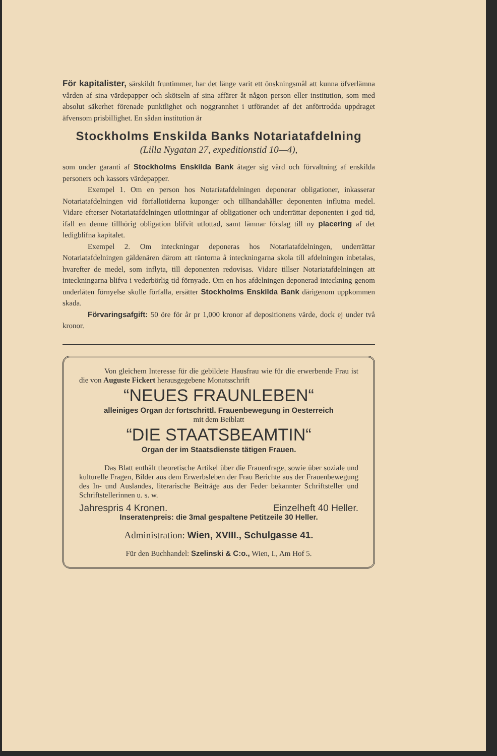För kapitalister, särskildt fruntimmer, har det länge varit ett önskningsmål att kunna öfverlämna vården af sina värdepapper och skötseln af sina affärer åt någon person eller institution, som med absolut säkerhet förenade punktlighet och noggrannhet i utförandet af det anförtrodda uppdraget äfvensom prisbillighet. En sådan institution är
Stockholms Enskilda Banks Notariatafdelning
(Lilla Nygatan 27, expeditionstid 10—4),
som under garanti af Stockholms Enskilda Bank åtager sig vård och förvaltning af enskilda personers och kassors värdepapper.
Exempel 1. Om en person hos Notariatafdelningen deponerar obligationer, inkasserar Notariatafdelningen vid förfallotiderna kuponger och tillhandahåller deponenten influtna medel. Vidare efterser Notariatafdelningen utlottningar af obligationer och underrättar deponenten i god tid, ifall en denne tillhörig obligation blifvit utlottad, samt lämnar förslag till ny placering af det ledigblifna kapitalet.
Exempel 2. Om inteckningar deponeras hos Notariatafdelningen, underrättar Notariatafdelningen gäldenären därom att räntorna å inteckningarna skola till afdelningen inbetalas, hvarefter de medel, som inflyta, till deponenten redovisas. Vidare tillser Notariatafdelningen att inteckningarna blifva i vederbörlig tid förnyade. Om en hos afdelningen deponerad inteckning genom underlåten förnyelse skulle förfalla, ersätter Stockholms Enskilda Bank därigenom uppkommen skada.
Förvaringsafgift: 50 öre för år pr 1,000 kronor af depositionens värde, dock ej under två kronor.
Von gleichem Interesse für die gebildete Hausfrau wie für die erwerbende Frau ist die von Auguste Fickert herausgegebene Monatsschrift
“NEUES FRAUNLEBEN“
alleiniges Organ der fortschrittl. Frauenbewegung in Oesterreich
mit dem Beiblatt
“DIE STAATSBEAMTIN“
Organ der im Staatsdienste tätigen Frauen.
Das Blatt enthält theoretische Artikel über die Frauenfrage, sowie über soziale und kulturelle Fragen, Bilder aus dem Erwerbsleben der Frau Berichte aus der Frauenbewegung des In- und Auslandes, literarische Beiträge aus der Feder bekannter Schriftsteller und Schriftstellerinnen u. s. w.
Jahrespris 4 Kronen. Einzelheft 40 Heller.
Inseratenpreis: die 3mal gespaltene Petitzeile 30 Heller.
Administration: Wien, XVIII., Schulgasse 41.
Für den Buchhandel: Szelinski & C:o., Wien, I., Am Hof 5.